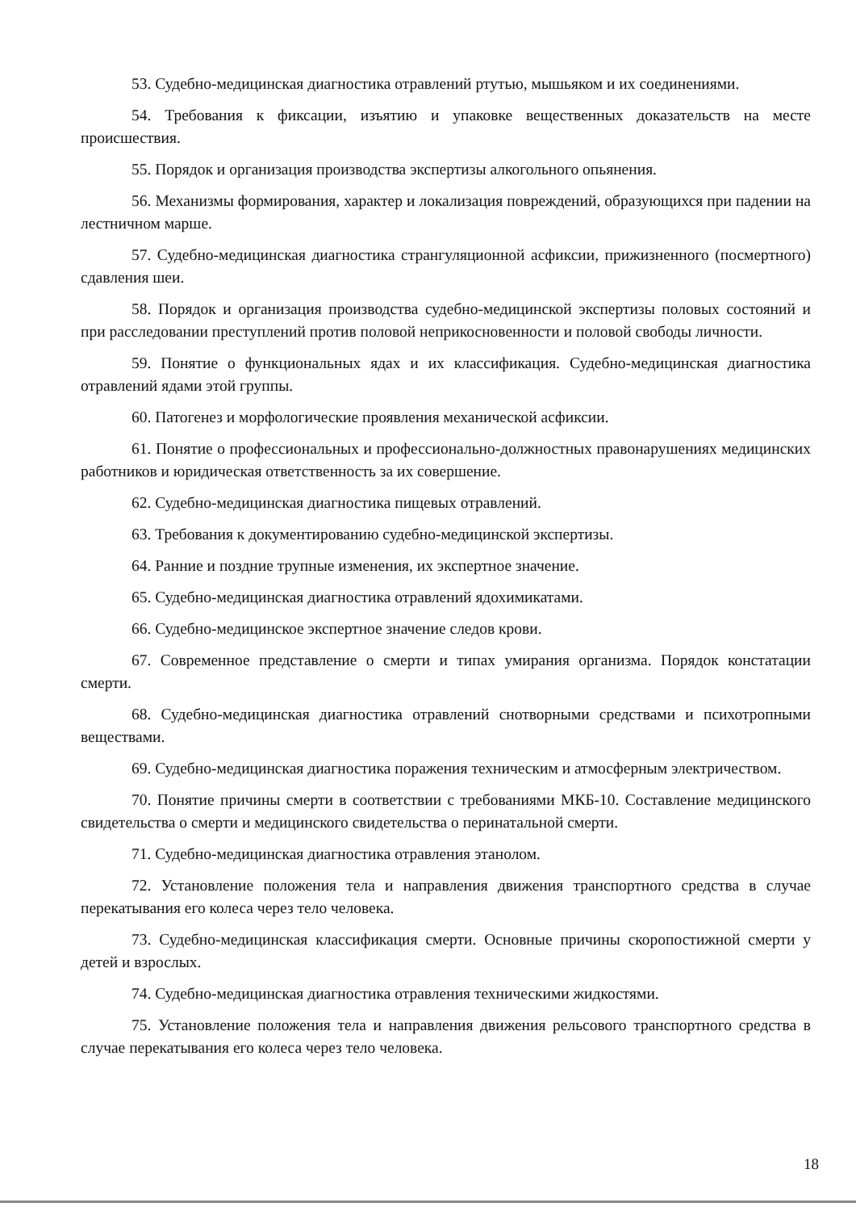53. Судебно-медицинская диагностика отравлений ртутью, мышьяком и их соединениями.
54. Требования к фиксации, изъятию и упаковке вещественных доказательств на месте происшествия.
55. Порядок и организация производства экспертизы алкогольного опьянения.
56. Механизмы формирования, характер и локализация повреждений, образующихся при падении на лестничном марше.
57. Судебно-медицинская диагностика странгуляционной асфиксии, прижизненного (посмертного) сдавления шеи.
58. Порядок и организация производства судебно-медицинской экспертизы половых состояний и при расследовании преступлений против половой неприкосновенности и половой свободы личности.
59. Понятие о функциональных ядах и их классификация. Судебно-медицинская диагностика отравлений ядами этой группы.
60. Патогенез и морфологические проявления механической асфиксии.
61. Понятие о профессиональных и профессионально-должностных правонарушениях медицинских работников и юридическая ответственность за их совершение.
62. Судебно-медицинская диагностика пищевых отравлений.
63. Требования к документированию судебно-медицинской экспертизы.
64. Ранние и поздние трупные изменения, их экспертное значение.
65. Судебно-медицинская диагностика отравлений ядохимикатами.
66. Судебно-медицинское экспертное значение следов крови.
67. Современное представление о смерти и типах умирания организма. Порядок констатации смерти.
68. Судебно-медицинская диагностика отравлений снотворными средствами и психотропными веществами.
69. Судебно-медицинская диагностика поражения техническим и атмосферным электричеством.
70. Понятие причины смерти в соответствии с требованиями МКБ-10. Составление медицинского свидетельства о смерти и медицинского свидетельства о перинатальной смерти.
71. Судебно-медицинская диагностика отравления этанолом.
72. Установление положения тела и направления движения транспортного средства в случае перекатывания его колеса через тело человека.
73. Судебно-медицинская классификация смерти. Основные причины скоропостижной смерти у детей и взрослых.
74. Судебно-медицинская диагностика отравления техническими жидкостями.
75. Установление положения тела и направления движения рельсового транспортного средства в случае перекатывания его колеса через тело человека.
18